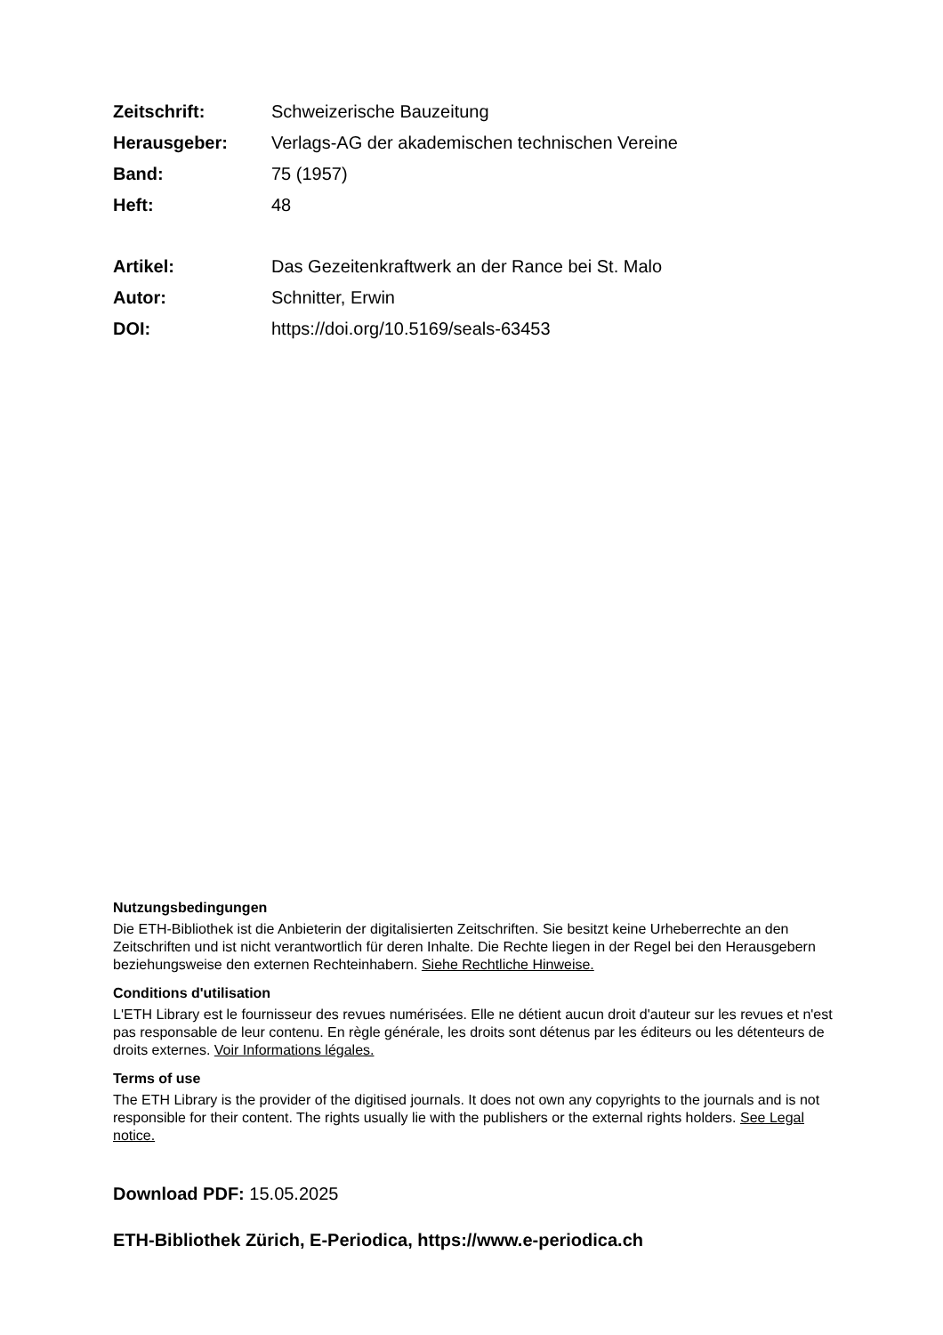Zeitschrift: Schweizerische Bauzeitung
Herausgeber: Verlags-AG der akademischen technischen Vereine
Band: 75 (1957)
Heft: 48
Artikel: Das Gezeitenkraftwerk an der Rance bei St. Malo
Autor: Schnitter, Erwin
DOI: https://doi.org/10.5169/seals-63453
Nutzungsbedingungen
Die ETH-Bibliothek ist die Anbieterin der digitalisierten Zeitschriften. Sie besitzt keine Urheberrechte an den Zeitschriften und ist nicht verantwortlich für deren Inhalte. Die Rechte liegen in der Regel bei den Herausgebern beziehungsweise den externen Rechteinhabern. Siehe Rechtliche Hinweise.
Conditions d'utilisation
L'ETH Library est le fournisseur des revues numérisées. Elle ne détient aucun droit d'auteur sur les revues et n'est pas responsable de leur contenu. En règle générale, les droits sont détenus par les éditeurs ou les détenteurs de droits externes. Voir Informations légales.
Terms of use
The ETH Library is the provider of the digitised journals. It does not own any copyrights to the journals and is not responsible for their content. The rights usually lie with the publishers or the external rights holders. See Legal notice.
Download PDF: 15.05.2025
ETH-Bibliothek Zürich, E-Periodica, https://www.e-periodica.ch